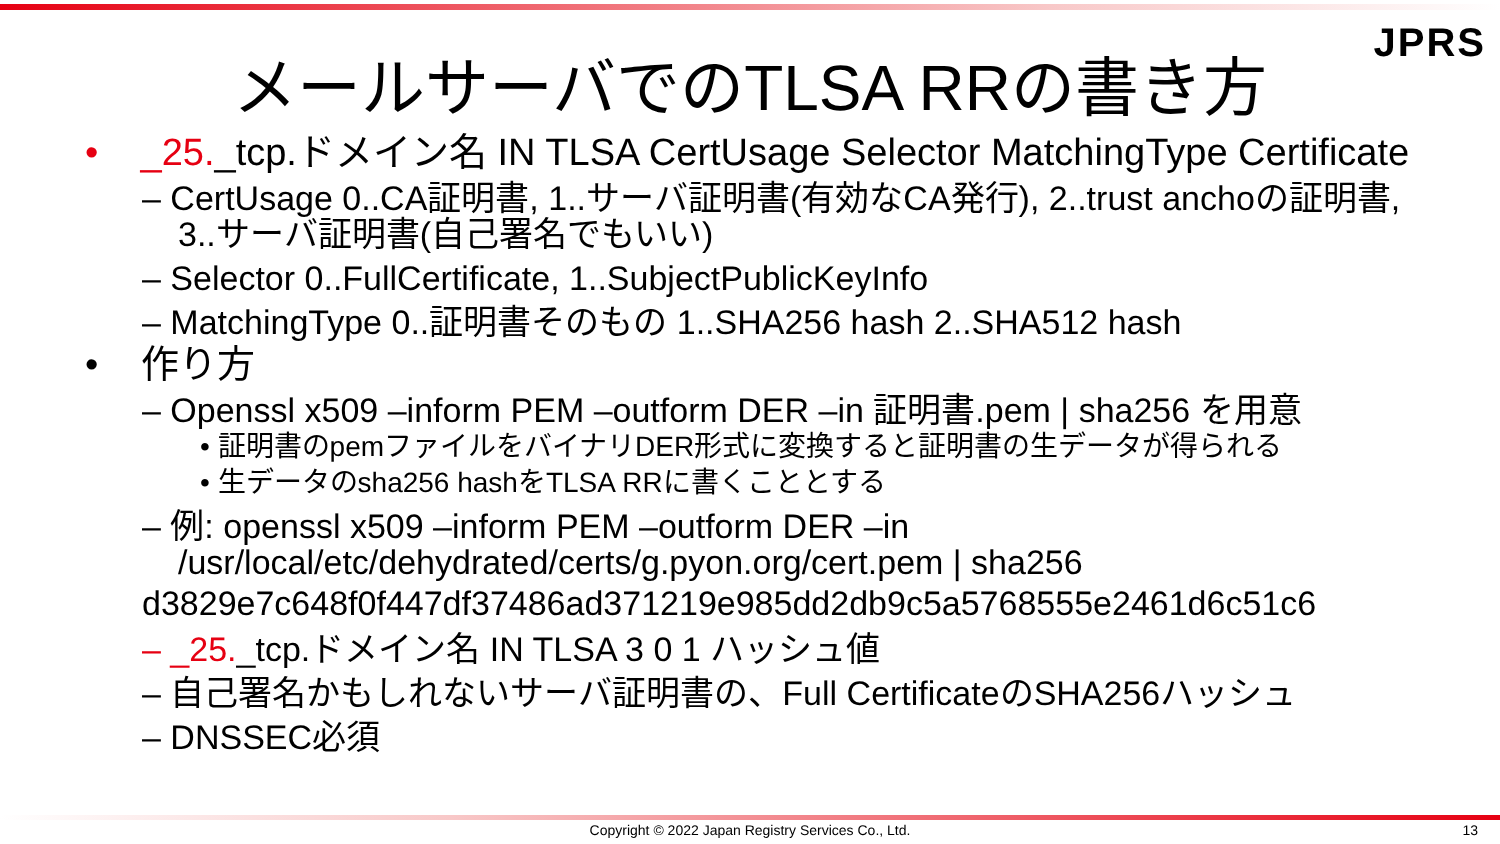JPRS
メールサーバでのTLSA RRの書き方
• _25._tcp.ドメイン名 IN TLSA CertUsage Selector MatchingType Certificate
– CertUsage 0..CA証明書, 1..サーバ証明書(有効なCA発行), 2..trust anchoの証明書, 3..サーバ証明書(自己署名でもいい)
– Selector 0..FullCertificate, 1..SubjectPublicKeyInfo
– MatchingType 0..証明書そのもの 1..SHA256 hash 2..SHA512 hash
• 作り方
– Openssl x509 –inform PEM –outform DER –in 証明書.pem | sha256 を用意
• 証明書のpemファイルをバイナリDER形式に変換すると証明書の生データが得られる
• 生データのsha256 hashをTLSA RRに書くこととする
– 例: openssl x509 –inform PEM –outform DER –in /usr/local/etc/dehydrated/certs/g.pyon.org/cert.pem | sha256
d3829e7c648f0f447df37486ad371219e985dd2db9c5a5768555e2461d6c51c6
– _25._tcp.ドメイン名 IN TLSA 3 0 1 ハッシュ値
– 自己署名かもしれないサーバ証明書の、Full CertificateのSHA256ハッシュ
– DNSSEC必須
Copyright © 2022 Japan Registry Services Co., Ltd. 13